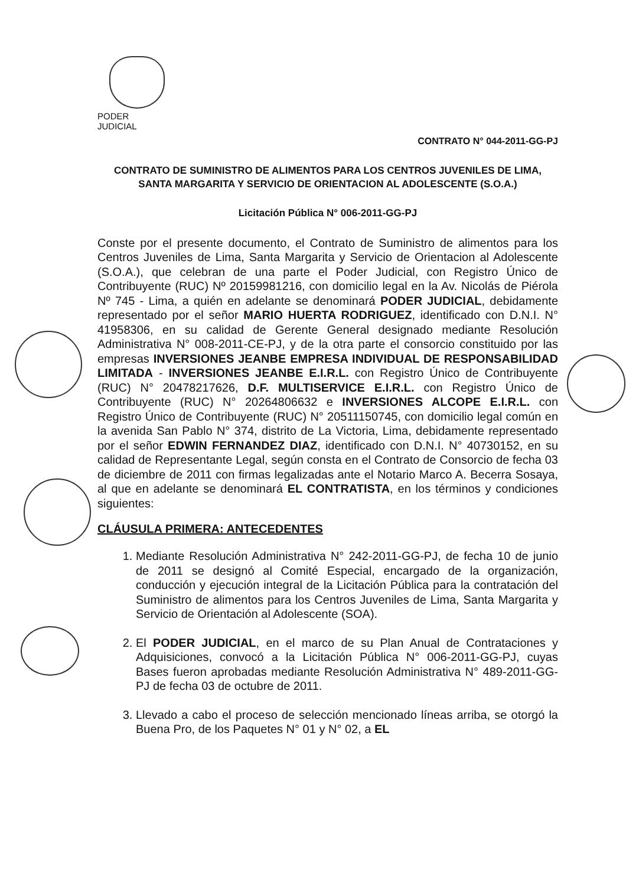PODER JUDICIAL
CONTRATO N° 044-2011-GG-PJ
CONTRATO DE SUMINISTRO DE ALIMENTOS PARA LOS CENTROS JUVENILES DE LIMA,
SANTA MARGARITA Y SERVICIO DE ORIENTACION AL ADOLESCENTE (S.O.A.)
Licitación Pública N° 006-2011-GG-PJ
Conste por el presente documento, el Contrato de Suministro de alimentos para los Centros Juveniles de Lima, Santa Margarita y Servicio de Orientacion al Adolescente (S.O.A.), que celebran de una parte el Poder Judicial, con Registro Único de Contribuyente (RUC) Nº 20159981216, con domicilio legal en la Av. Nicolás de Piérola Nº 745 - Lima, a quién en adelante se denominará PODER JUDICIAL, debidamente representado por el señor MARIO HUERTA RODRIGUEZ, identificado con D.N.I. N° 41958306, en su calidad de Gerente General designado mediante Resolución Administrativa N° 008-2011-CE-PJ, y de la otra parte el consorcio constituido por las empresas INVERSIONES JEANBE EMPRESA INDIVIDUAL DE RESPONSABILIDAD LIMITADA - INVERSIONES JEANBE E.I.R.L. con Registro Único de Contribuyente (RUC) N° 20478217626, D.F. MULTISERVICE E.I.R.L. con Registro Único de Contribuyente (RUC) N° 20264806632 e INVERSIONES ALCOPE E.I.R.L. con Registro Único de Contribuyente (RUC) N° 20511150745, con domicilio legal común en la avenida San Pablo N° 374, distrito de La Victoria, Lima, debidamente representado por el señor EDWIN FERNANDEZ DIAZ, identificado con D.N.I. N° 40730152, en su calidad de Representante Legal, según consta en el Contrato de Consorcio de fecha 03 de diciembre de 2011 con firmas legalizadas ante el Notario Marco A. Becerra Sosaya, al que en adelante se denominará EL CONTRATISTA, en los términos y condiciones siguientes:
CLÁUSULA PRIMERA: ANTECEDENTES
1. Mediante Resolución Administrativa N° 242-2011-GG-PJ, de fecha 10 de junio de 2011 se designó al Comité Especial, encargado de la organización, conducción y ejecución integral de la Licitación Pública para la contratación del Suministro de alimentos para los Centros Juveniles de Lima, Santa Margarita y Servicio de Orientación al Adolescente (SOA).
2. El PODER JUDICIAL, en el marco de su Plan Anual de Contrataciones y Adquisiciones, convocó a la Licitación Pública N° 006-2011-GG-PJ, cuyas Bases fueron aprobadas mediante Resolución Administrativa N° 489-2011-GG-PJ de fecha 03 de octubre de 2011.
3. Llevado a cabo el proceso de selección mencionado líneas arriba, se otorgó la Buena Pro, de los Paquetes N° 01 y N° 02, a EL